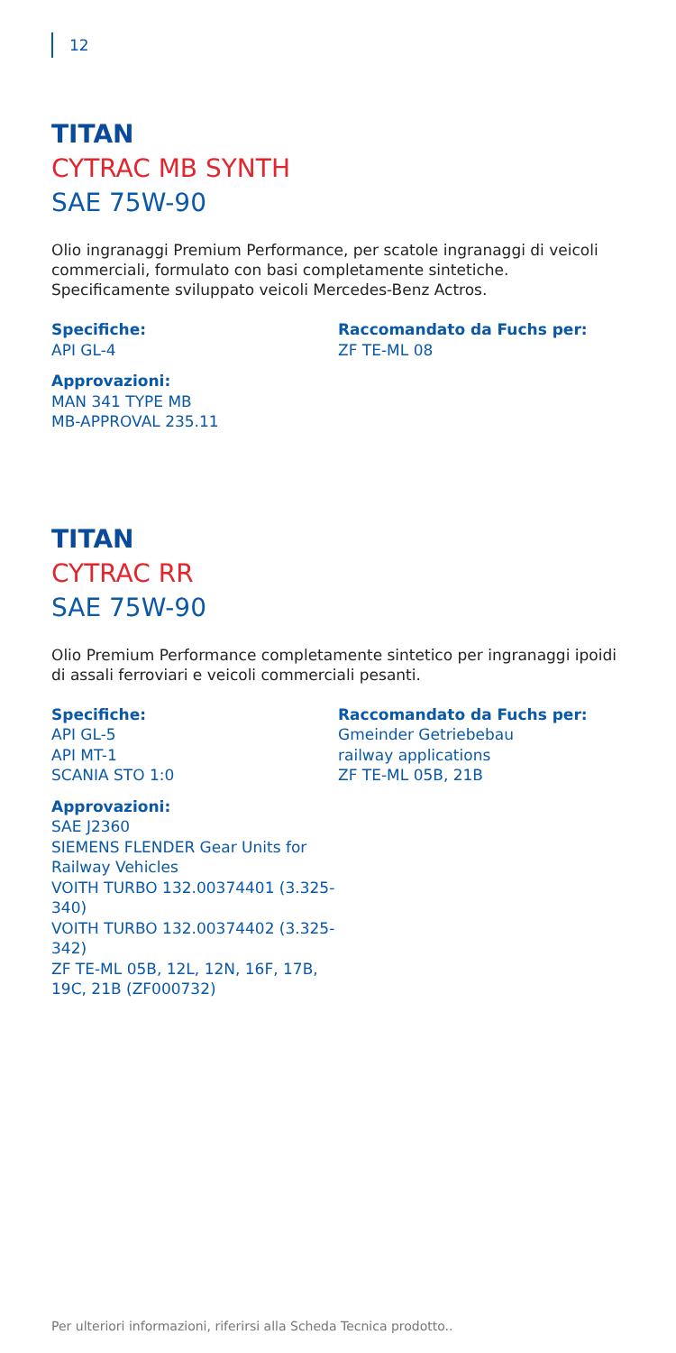12
TITAN
CYTRAC MB SYNTH
SAE 75W-90
Olio ingranaggi Premium Performance, per scatole ingranaggi di veicoli commerciali, formulato con basi completamente sintetiche. Specificamente sviluppato veicoli Mercedes-Benz Actros.
Specifiche:
API GL-4
Approvazioni:
MAN 341 TYPE MB
MB-APPROVAL 235.11
Raccomandato da Fuchs per:
ZF TE-ML 08
TITAN
CYTRAC RR
SAE 75W-90
Olio Premium Performance completamente sintetico per ingranaggi ipoidi di assali ferroviari e veicoli commerciali pesanti.
Specifiche:
API GL-5
API MT-1
SCANIA STO 1:0
Approvazioni:
SAE J2360
SIEMENS FLENDER Gear Units for Railway Vehicles
VOITH TURBO 132.00374401 (3.325-340)
VOITH TURBO 132.00374402 (3.325-342)
ZF TE-ML 05B, 12L, 12N, 16F, 17B, 19C, 21B (ZF000732)
Raccomandato da Fuchs per:
Gmeinder Getriebebau
railway applications
ZF TE-ML 05B, 21B
Per ulteriori informazioni, riferirsi alla Scheda Tecnica prodotto..